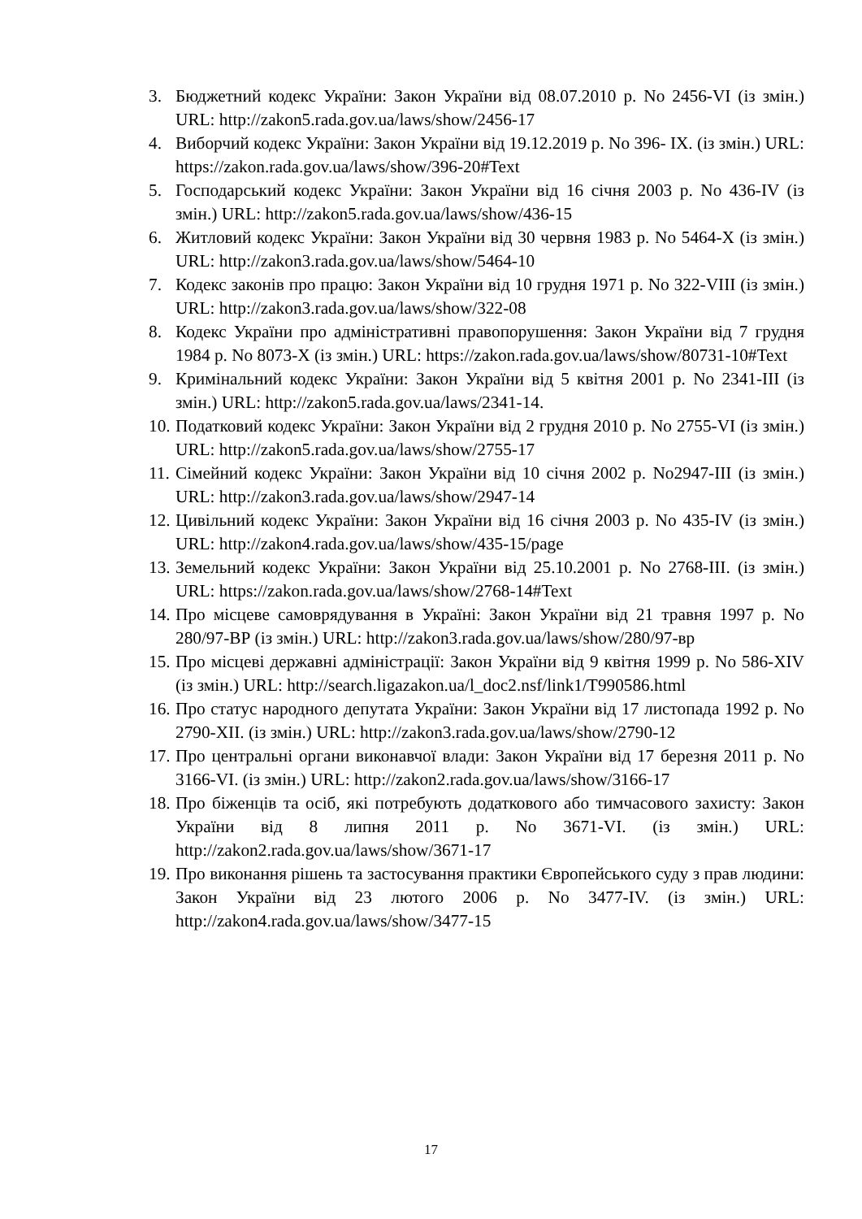3. Бюджетний кодекс України: Закон України від 08.07.2010 р. No 2456-VI (із змін.) URL: http://zakon5.rada.gov.ua/laws/show/2456-17
4. Виборчий кодекс України: Закон України від 19.12.2019 р. No 396- IX. (із змін.) URL: https://zakon.rada.gov.ua/laws/show/396-20#Text
5. Господарський кодекс України: Закон України від 16 січня 2003 р. No 436-IV (із змін.) URL: http://zakon5.rada.gov.ua/laws/show/436-15
6. Житловий кодекс України: Закон України від 30 червня 1983 р. No 5464-X (із змін.) URL: http://zakon3.rada.gov.ua/laws/show/5464-10
7. Кодекс законів про працю: Закон України від 10 грудня 1971 р. No 322-VIII (із змін.) URL: http://zakon3.rada.gov.ua/laws/show/322-08
8. Кодекс України про адміністративні правопорушення: Закон України від 7 грудня 1984 р. No 8073-X (із змін.) URL: https://zakon.rada.gov.ua/laws/show/80731-10#Text
9. Кримінальний кодекс України: Закон України від 5 квітня 2001 р. No 2341-III (із змін.) URL: http://zakon5.rada.gov.ua/laws/2341-14.
10. Податковий кодекс України: Закон України від 2 грудня 2010 р. No 2755-VI (із змін.) URL: http://zakon5.rada.gov.ua/laws/show/2755-17
11. Сімейний кодекс України: Закон України від 10 січня 2002 р. No2947-III (із змін.) URL: http://zakon3.rada.gov.ua/laws/show/2947-14
12. Цивільний кодекс України: Закон України від 16 січня 2003 р. No 435-IV (із змін.) URL: http://zakon4.rada.gov.ua/laws/show/435-15/page
13. Земельний кодекс України: Закон України від 25.10.2001 р. No 2768-III. (із змін.) URL: https://zakon.rada.gov.ua/laws/show/2768-14#Text
14. Про місцеве самоврядування в Україні: Закон України від 21 травня 1997 р. No 280/97-ВР (із змін.) URL: http://zakon3.rada.gov.ua/laws/show/280/97-вр
15. Про місцеві державні адміністрації: Закон України від 9 квітня 1999 р. No 586-XIV (із змін.) URL: http://search.ligazakon.ua/l_doc2.nsf/link1/T990586.html
16. Про статус народного депутата України: Закон України від 17 листопада 1992 р. No 2790-XII. (із змін.) URL: http://zakon3.rada.gov.ua/laws/show/2790-12
17. Про центральні органи виконавчої влади: Закон України від 17 березня 2011 р. No 3166-VI. (із змін.) URL: http://zakon2.rada.gov.ua/laws/show/3166-17
18. Про біженців та осіб, які потребують додаткового або тимчасового захисту: Закон України від 8 липня 2011 р. No 3671-VI. (із змін.) URL: http://zakon2.rada.gov.ua/laws/show/3671-17
19. Про виконання рішень та застосування практики Європейського суду з прав людини: Закон України від 23 лютого 2006 р. No 3477-IV. (із змін.) URL: http://zakon4.rada.gov.ua/laws/show/3477-15
17